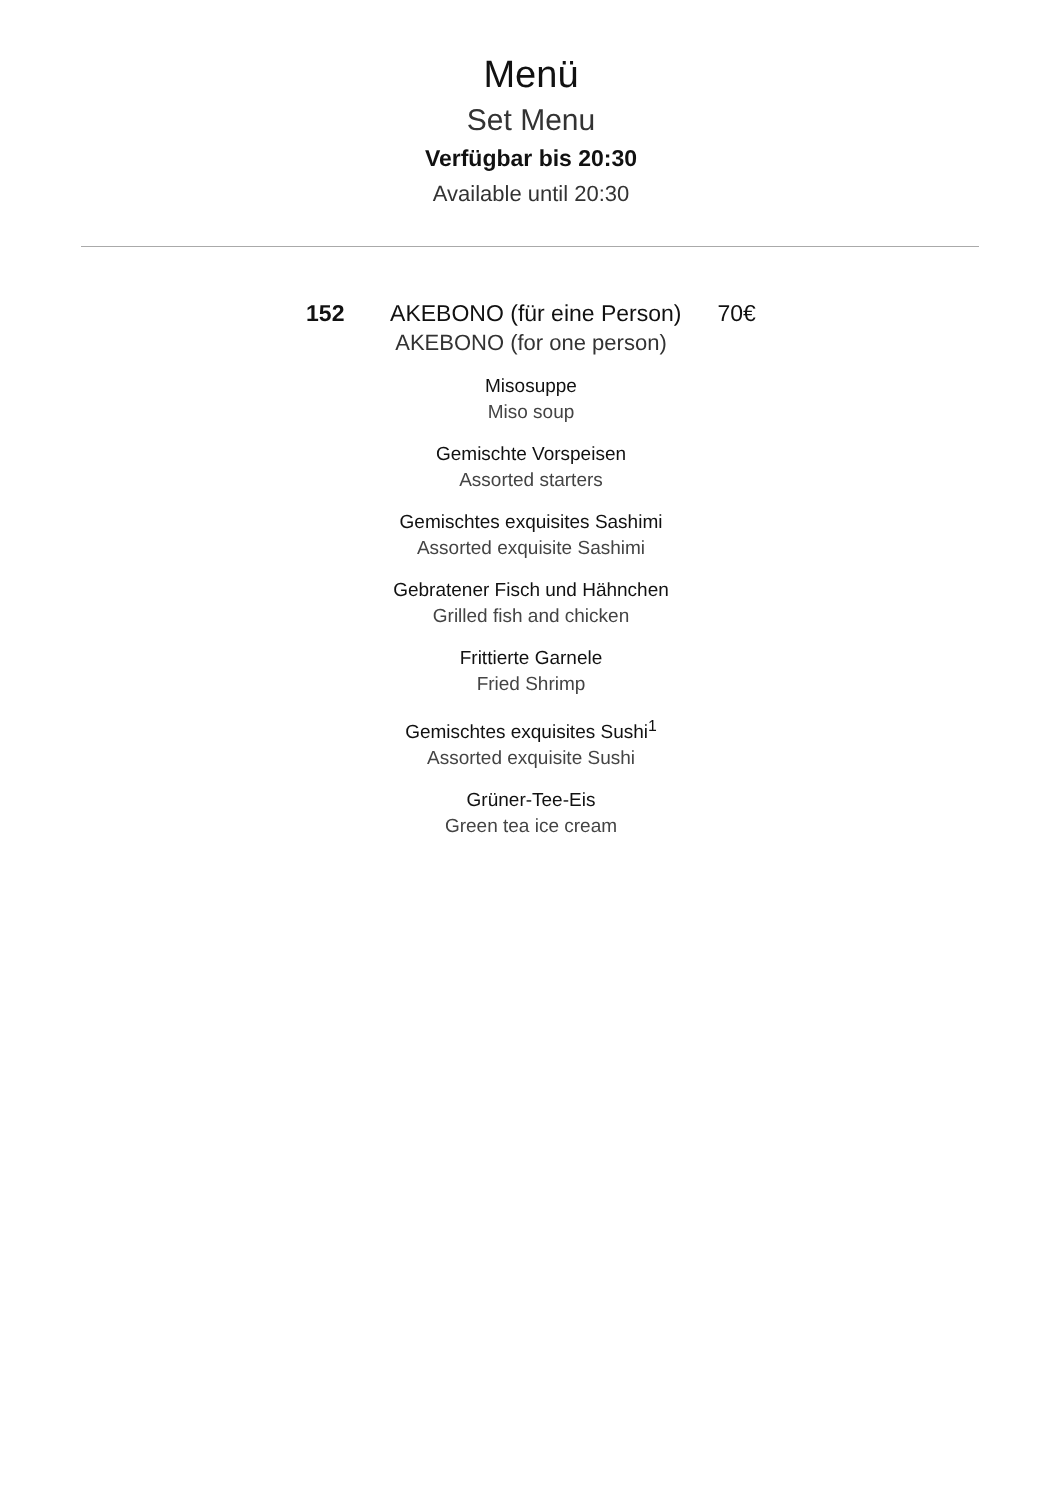Menü
Set Menu
Verfügbar bis 20:30
Available until 20:30
152 AKEBONO (für eine Person) 70€
AKEBONO (for one person)
Misosuppe
Miso soup
Gemischte Vorspeisen
Assorted starters
Gemischtes exquisites Sashimi
Assorted exquisite Sashimi
Gebratener Fisch und Hähnchen
Grilled fish and chicken
Frittierte Garnele
Fried Shrimp
Gemischtes exquisites Sushi<sup>1</sup>
Assorted exquisite Sushi
Grüner-Tee-Eis
Green tea ice cream